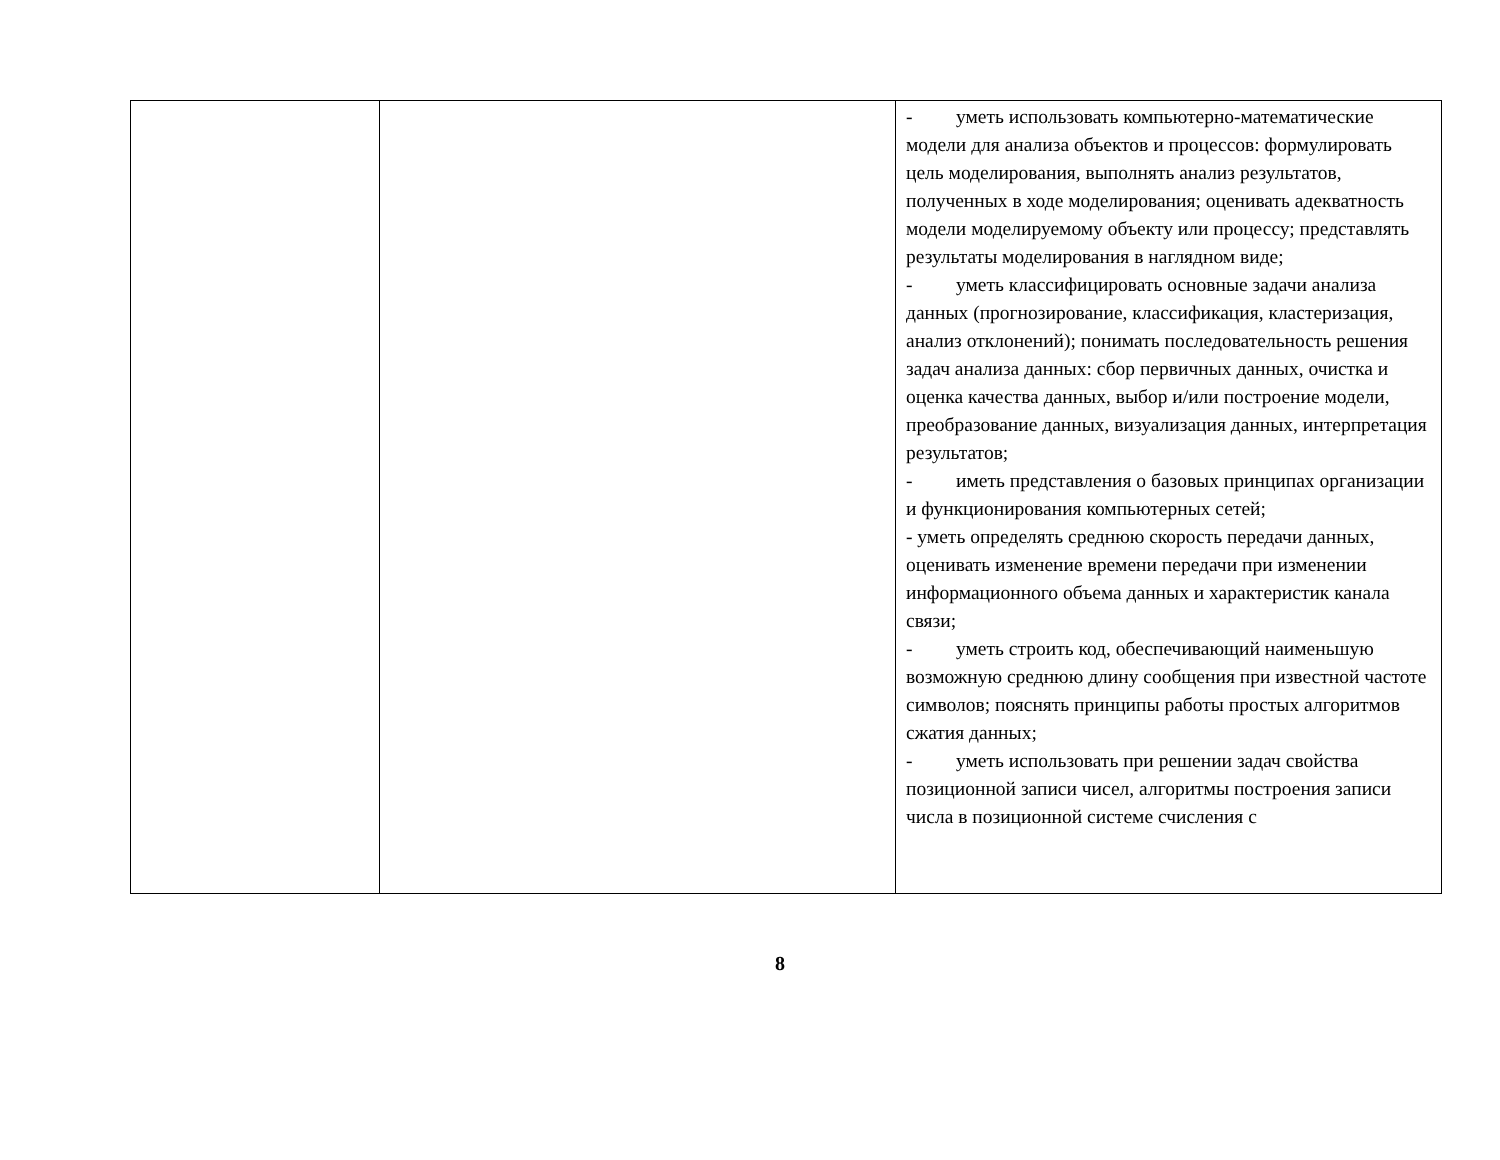| | | - уметь использовать компьютерно-математические модели для анализа объектов и процессов: формулировать цель моделирования, выполнять анализ результатов, полученных в ходе моделирования; оценивать адекватность модели моделируемому объекту или процессу; представлять результаты моделирования в наглядном виде; - уметь классифицировать основные задачи анализа данных (прогнозирование, классификация, кластеризация, анализ отклонений); понимать последовательность решения задач анализа данных: сбор первичных данных, очистка и оценка качества данных, выбор и/или построение модели, преобразование данных, визуализация данных, интерпретация результатов; - иметь представления о базовых принципах организации и функционирования компьютерных сетей; - уметь определять среднюю скорость передачи данных, оценивать изменение времени передачи при изменении информационного объема данных и характеристик канала связи; - уметь строить код, обеспечивающий наименьшую возможную среднюю длину сообщения при известной частоте символов; пояснять принципы работы простых алгоритмов сжатия данных; - уметь использовать при решении задач свойства позиционной записи чисел, алгоритмы построения записи числа в позиционной системе счисления с |
8